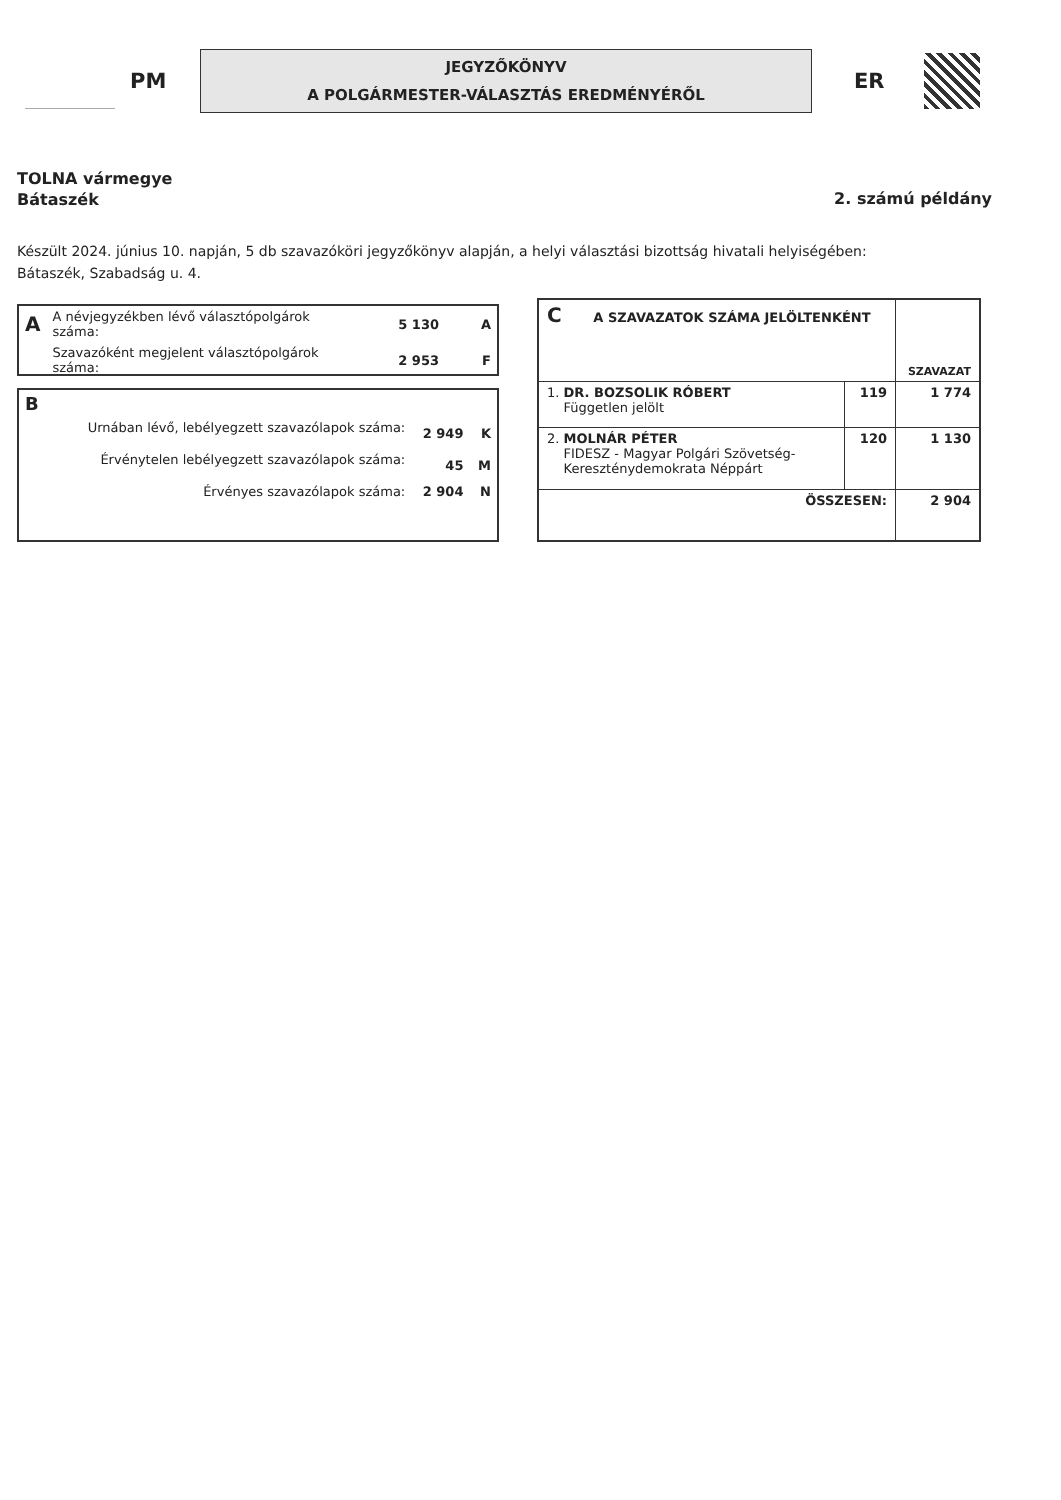PM
JEGYZŐKÖNYV
A POLGÁRMESTER-VÁLASZTÁS EREDMÉNYÉRŐL
ER
TOLNA vármegye
Bátaszék
2. számú példány
Készült 2024. június 10. napján, 5 db szavazóköri jegyzőkönyv alapján, a helyi választási bizottság hivatali helyiségében:
Bátaszék, Szabadság u. 4.
| A | A névjegyzékben lévő választópolgárok száma: | 5 130 | A |
| | Szavazóként megjelent választópolgárok száma: | 2 953 | F |
| B | | | |
| | Urnában lévő, lebélyegzett szavazólapok száma: | 2 949 | K |
| | Érvénytelen lebélyegzett szavazólapok száma: | 45 | M |
| | Érvényes szavazólapok száma: | 2 904 | N |
| C A SZAVAZATOK SZÁMA JELÖLTENKÉNT | | SZAVAZAT |
| 1. DR. BOZSOLIK RÓBERT Független jelölt | 119 | 1 774 |
| 2. MOLNÁR PÉTER FIDESZ - Magyar Polgári Szövetség- Kereszténydemokrata Néppárt | 120 | 1 130 |
| ÖSSZESEN: | | 2 904 |